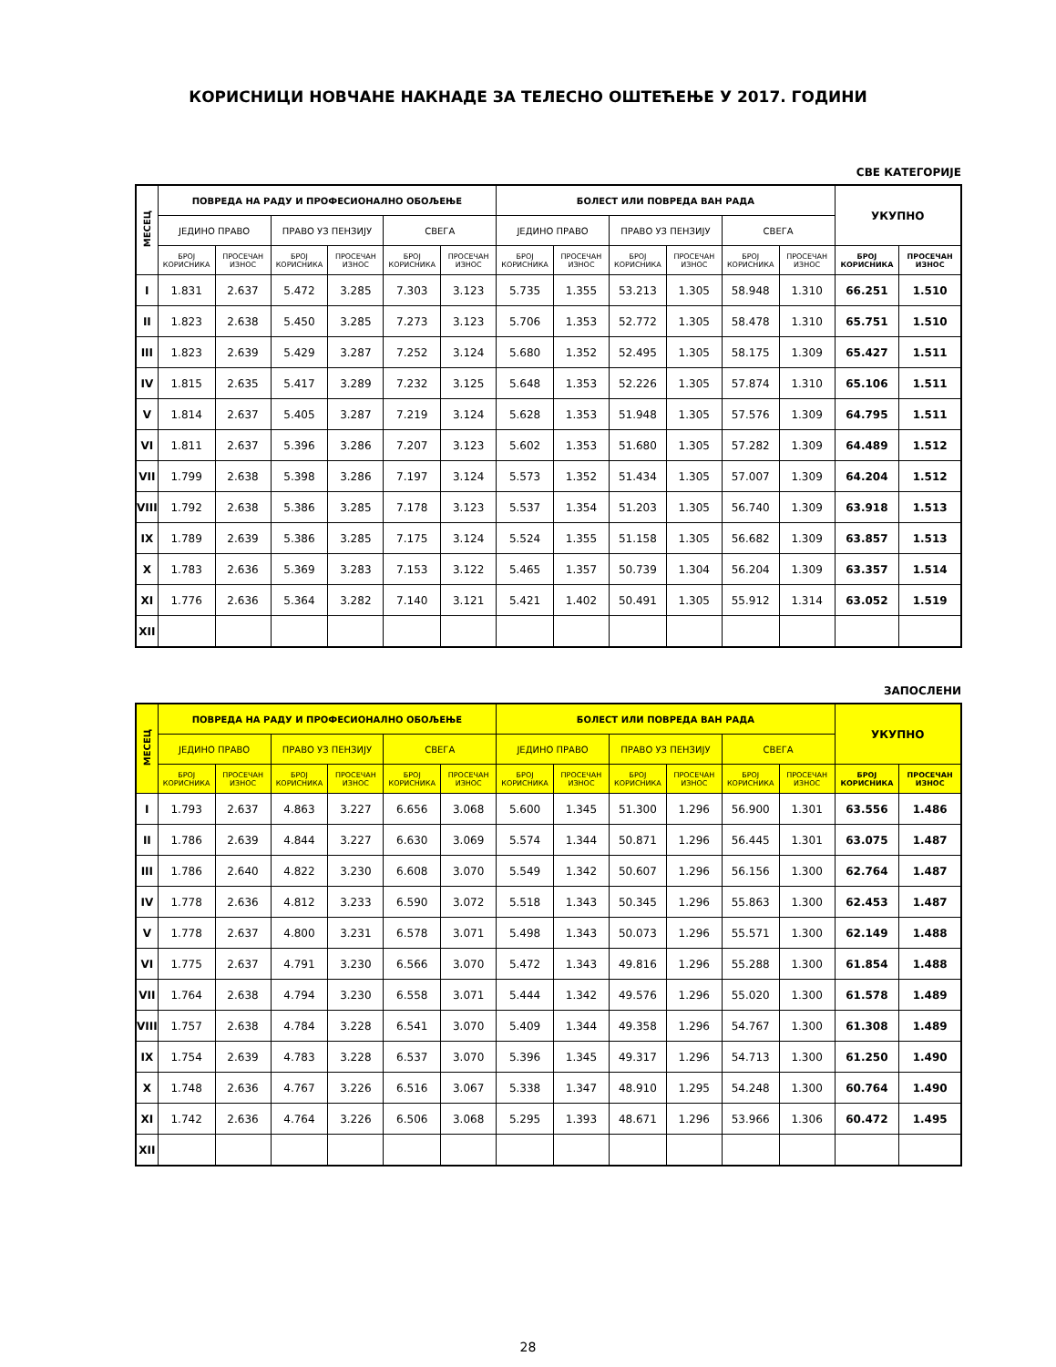КОРИСНИЦИ НОВЧАНЕ НАКНАДЕ ЗА ТЕЛЕСНО ОШТЕЋЕЊЕ У 2017. ГОДИНИ
СВЕ КАТЕГОРИЈЕ
| МЕСЕЦ | ПОВРЕДА НА РАДУ И ПРОФЕСИОНАЛНО ОБОЉЕЊЕ | | | | | | БОЛЕСТ ИЛИ ПОВРЕДА ВАН РАДА | | | | | | УКУПНО | |
| --- | --- | --- | --- | --- | --- | --- | --- | --- | --- | --- | --- | --- | --- | --- |
| | ЈЕДИНО ПРАВО | | ПРАВО УЗ ПЕНЗИЈУ | | СВЕГА | | ЈЕДИНО ПРАВО | | ПРАВО УЗ ПЕНЗИЈУ | | СВЕГА | | | |
| | БРОЈ КОРИСНИКА | ПРОСЕЧАН ИЗНОС | БРОЈ КОРИСНИКА | ПРОСЕЧАН ИЗНОС | БРОЈ КОРИСНИКА | ПРОСЕЧАН ИЗНОС | БРОЈ КОРИСНИКА | ПРОСЕЧАН ИЗНОС | БРОЈ КОРИСНИКА | ПРОСЕЧАН ИЗНОС | БРОЈ КОРИСНИКА | ПРОСЕЧАН ИЗНОС | БРОЈ КОРИСНИКА | ПРОСЕЧАН ИЗНОС |
| I | 1.831 | 2.637 | 5.472 | 3.285 | 7.303 | 3.123 | 5.735 | 1.355 | 53.213 | 1.305 | 58.948 | 1.310 | 66.251 | 1.510 |
| II | 1.823 | 2.638 | 5.450 | 3.285 | 7.273 | 3.123 | 5.706 | 1.353 | 52.772 | 1.305 | 58.478 | 1.310 | 65.751 | 1.510 |
| III | 1.823 | 2.639 | 5.429 | 3.287 | 7.252 | 3.124 | 5.680 | 1.352 | 52.495 | 1.305 | 58.175 | 1.309 | 65.427 | 1.511 |
| IV | 1.815 | 2.635 | 5.417 | 3.289 | 7.232 | 3.125 | 5.648 | 1.353 | 52.226 | 1.305 | 57.874 | 1.310 | 65.106 | 1.511 |
| V | 1.814 | 2.637 | 5.405 | 3.287 | 7.219 | 3.124 | 5.628 | 1.353 | 51.948 | 1.305 | 57.576 | 1.309 | 64.795 | 1.511 |
| VI | 1.811 | 2.637 | 5.396 | 3.286 | 7.207 | 3.123 | 5.602 | 1.353 | 51.680 | 1.305 | 57.282 | 1.309 | 64.489 | 1.512 |
| VII | 1.799 | 2.638 | 5.398 | 3.286 | 7.197 | 3.124 | 5.573 | 1.352 | 51.434 | 1.305 | 57.007 | 1.309 | 64.204 | 1.512 |
| VIII | 1.792 | 2.638 | 5.386 | 3.285 | 7.178 | 3.123 | 5.537 | 1.354 | 51.203 | 1.305 | 56.740 | 1.309 | 63.918 | 1.513 |
| IX | 1.789 | 2.639 | 5.386 | 3.285 | 7.175 | 3.124 | 5.524 | 1.355 | 51.158 | 1.305 | 56.682 | 1.309 | 63.857 | 1.513 |
| X | 1.783 | 2.636 | 5.369 | 3.283 | 7.153 | 3.122 | 5.465 | 1.357 | 50.739 | 1.304 | 56.204 | 1.309 | 63.357 | 1.514 |
| XI | 1.776 | 2.636 | 5.364 | 3.282 | 7.140 | 3.121 | 5.421 | 1.402 | 50.491 | 1.305 | 55.912 | 1.314 | 63.052 | 1.519 |
| XII | | | | | | | | | | | | | | |
ЗАПОСЛЕНИ
| МЕСЕЦ | ПОВРЕДА НА РАДУ И ПРОФЕСИОНАЛНО ОБОЉЕЊЕ | | | | | | БОЛЕСТ ИЛИ ПОВРЕДА ВАН РАДА | | | | | | УКУПНО | |
| --- | --- | --- | --- | --- | --- | --- | --- | --- | --- | --- | --- | --- | --- | --- |
| | ЈЕДИНО ПРАВО | | ПРАВО УЗ ПЕНЗИЈУ | | СВЕГА | | ЈЕДИНО ПРАВО | | ПРАВО УЗ ПЕНЗИЈУ | | СВЕГА | | | |
| | БРОЈ КОРИСНИКА | ПРОСЕЧАН ИЗНОС | БРОЈ КОРИСНИКА | ПРОСЕЧАН ИЗНОС | БРОЈ КОРИСНИКА | ПРОСЕЧАН ИЗНОС | БРОЈ КОРИСНИКА | ПРОСЕЧАН ИЗНОС | БРОЈ КОРИСНИКА | ПРОСЕЧАН ИЗНОС | БРОЈ КОРИСНИКА | ПРОСЕЧАН ИЗНОС | БРОЈ КОРИСНИКА | ПРОСЕЧАН ИЗНОС |
| I | 1.793 | 2.637 | 4.863 | 3.227 | 6.656 | 3.068 | 5.600 | 1.345 | 51.300 | 1.296 | 56.900 | 1.301 | 63.556 | 1.486 |
| II | 1.786 | 2.639 | 4.844 | 3.227 | 6.630 | 3.069 | 5.574 | 1.344 | 50.871 | 1.296 | 56.445 | 1.301 | 63.075 | 1.487 |
| III | 1.786 | 2.640 | 4.822 | 3.230 | 6.608 | 3.070 | 5.549 | 1.342 | 50.607 | 1.296 | 56.156 | 1.300 | 62.764 | 1.487 |
| IV | 1.778 | 2.636 | 4.812 | 3.233 | 6.590 | 3.072 | 5.518 | 1.343 | 50.345 | 1.296 | 55.863 | 1.300 | 62.453 | 1.487 |
| V | 1.778 | 2.637 | 4.800 | 3.231 | 6.578 | 3.071 | 5.498 | 1.343 | 50.073 | 1.296 | 55.571 | 1.300 | 62.149 | 1.488 |
| VI | 1.775 | 2.637 | 4.791 | 3.230 | 6.566 | 3.070 | 5.472 | 1.343 | 49.816 | 1.296 | 55.288 | 1.300 | 61.854 | 1.488 |
| VII | 1.764 | 2.638 | 4.794 | 3.230 | 6.558 | 3.071 | 5.444 | 1.342 | 49.576 | 1.296 | 55.020 | 1.300 | 61.578 | 1.489 |
| VIII | 1.757 | 2.638 | 4.784 | 3.228 | 6.541 | 3.070 | 5.409 | 1.344 | 49.358 | 1.296 | 54.767 | 1.300 | 61.308 | 1.489 |
| IX | 1.754 | 2.639 | 4.783 | 3.228 | 6.537 | 3.070 | 5.396 | 1.345 | 49.317 | 1.296 | 54.713 | 1.300 | 61.250 | 1.490 |
| X | 1.748 | 2.636 | 4.767 | 3.226 | 6.516 | 3.067 | 5.338 | 1.347 | 48.910 | 1.295 | 54.248 | 1.300 | 60.764 | 1.490 |
| XI | 1.742 | 2.636 | 4.764 | 3.226 | 6.506 | 3.068 | 5.295 | 1.393 | 48.671 | 1.296 | 53.966 | 1.306 | 60.472 | 1.495 |
| XII | | | | | | | | | | | | | | |
28